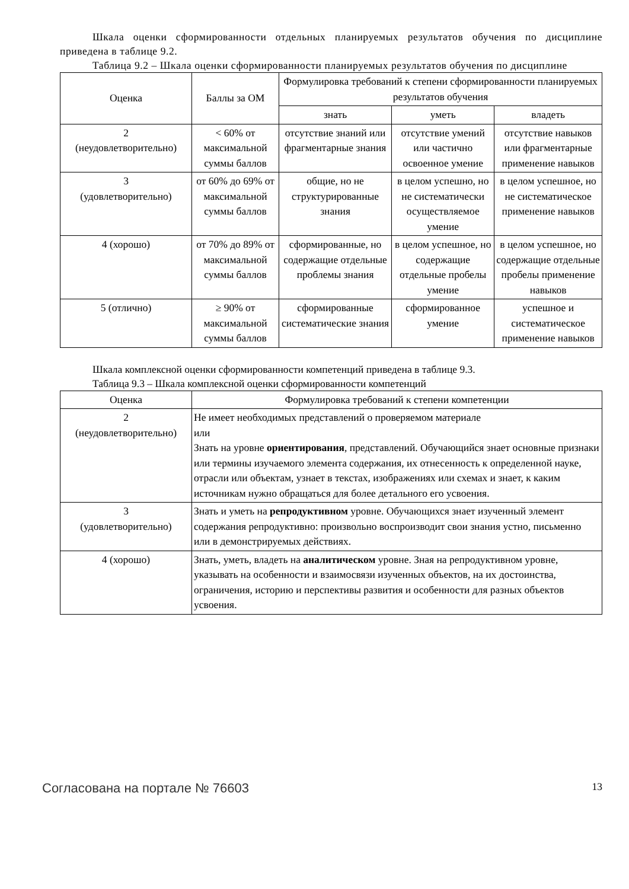Шкала оценки сформированности отдельных планируемых результатов обучения по дисциплине приведена в таблице 9.2.
Таблица 9.2 – Шкала оценки сформированности планируемых результатов обучения по дисциплине
| Оценка | Баллы за ОМ | Формулировка требований к степени сформированности планируемых результатов обучения | | |
| --- | --- | --- | --- | --- |
| | | знать | уметь | владеть |
| 2 (неудовлетворительно) | < 60% от максимальной суммы баллов | отсутствие знаний или фрагментарные знания | отсутствие умений или частично освоенное умение | отсутствие навыков или фрагментарные применение навыков |
| 3 (удовлетворительно) | от 60% до 69% от максимальной суммы баллов | общие, но не структурированные знания | в целом успешно, но не систематически осуществляемое умение | в целом успешное, но не систематическое применение навыков |
| 4 (хорошо) | от 70% до 89% от максимальной суммы баллов | сформированные, но содержащие отдельные проблемы знания | в целом успешное, но содержащие отдельные пробелы умение | в целом успешное, но содержащие отдельные пробелы применение навыков |
| 5 (отлично) | ≥ 90% от максимальной суммы баллов | сформированные систематические знания | сформированное умение | успешное и систематическое применение навыков |
Шкала комплексной оценки сформированности компетенций приведена в таблице 9.3.
Таблица 9.3 – Шкала комплексной оценки сформированности компетенций
| Оценка | Формулировка требований к степени компетенции |
| --- | --- |
| 2 (неудовлетворительно) | Не имеет необходимых представлений о проверяемом материале или Знать на уровне ориентирования , представлений. Обучающийся знает основные признаки или термины изучаемого элемента содержания, их отнесенность к определенной науке, отрасли или объектам, узнает в текстах, изображениях или схемах и знает, к каким источникам нужно обращаться для более детального его усвоения. |
| 3 (удовлетворительно) | Знать и уметь на репродуктивном уровне. Обучающихся знает изученный элемент содержания репродуктивно: произвольно воспроизводит свои знания устно, письменно или в демонстрируемых действиях. |
| 4 (хорошо) | Знать, уметь, владеть на аналитическом уровне. Зная на репродуктивном уровне, указывать на особенности и взаимосвязи изученных объектов, на их достоинства, ограничения, историю и перспективы развития и особенности для разных объектов усвоения. |
Согласована на портале № 76603 13